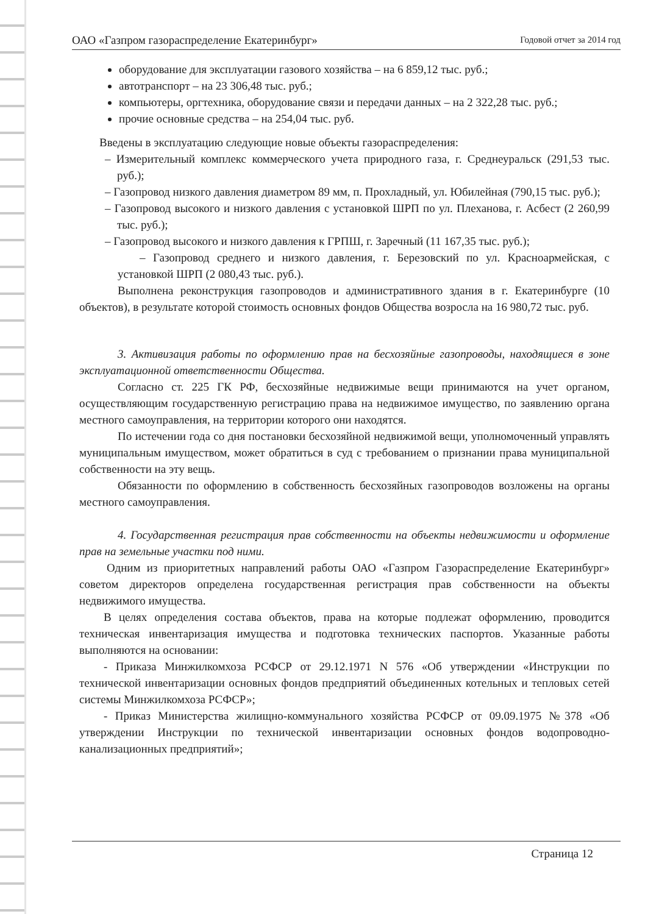ОАО «Газпром газораспределение Екатеринбург» Годовой отчет за 2014 год
оборудование для эксплуатации газового хозяйства – на 6 859,12 тыс. руб.;
автотранспорт – на 23 306,48 тыс. руб.;
компьютеры, оргтехника, оборудование связи и передачи данных – на 2 322,28 тыс. руб.;
прочие основные средства – на 254,04 тыс. руб.
Введены в эксплуатацию следующие новые объекты газораспределения:
– Измерительный комплекс коммерческого учета природного газа, г. Среднеуральск (291,53 тыс. руб.);
– Газопровод низкого давления диаметром 89 мм, п. Прохладный, ул. Юбилейная (790,15 тыс. руб.);
– Газопровод высокого и низкого давления с установкой ШРП по ул. Плеханова, г. Асбест (2 260,99 тыс. руб.);
– Газопровод высокого и низкого давления к ГРПШ, г. Заречный (11 167,35 тыс. руб.);
– Газопровод среднего и низкого давления, г. Березовский по ул. Красноармейская, с установкой ШРП (2 080,43 тыс. руб.).
Выполнена реконструкция газопроводов и административного здания в г. Екатеринбурге (10 объектов), в результате которой стоимость основных фондов Общества возросла на 16 980,72 тыс. руб.
3. Активизация работы по оформлению прав на бесхозяйные газопроводы, находящиеся в зоне эксплуатационной ответственности Общества.
Согласно ст. 225 ГК РФ, бесхозяйные недвижимые вещи принимаются на учет органом, осуществляющим государственную регистрацию права на недвижимое имущество, по заявлению органа местного самоуправления, на территории которого они находятся.
По истечении года со дня постановки бесхозяйной недвижимой вещи, уполномоченный управлять муниципальным имуществом, может обратиться в суд с требованием о признании права муниципальной собственности на эту вещь.
Обязанности по оформлению в собственность бесхозяйных газопроводов возложены на органы местного самоуправления.
4. Государственная регистрация прав собственности на объекты недвижимости и оформление прав на земельные участки под ними.
Одним из приоритетных направлений работы ОАО «Газпром Газораспределение Екатеринбург» советом директоров определена государственная регистрация прав собственности на объекты недвижимого имущества.
В целях определения состава объектов, права на которые подлежат оформлению, проводится техническая инвентаризация имущества и подготовка технических паспортов. Указанные работы выполняются на основании:
- Приказа Минжилкомхоза РСФСР от 29.12.1971 N 576 «Об утверждении «Инструкции по технической инвентаризации основных фондов предприятий объединенных котельных и тепловых сетей системы Минжилкомхоза РСФСР»;
- Приказ Министерства жилищно-коммунального хозяйства РСФСР от 09.09.1975 №378 «Об утверждении Инструкции по технической инвентаризации основных фондов водопроводно-канализационных предприятий»;
Страница 12